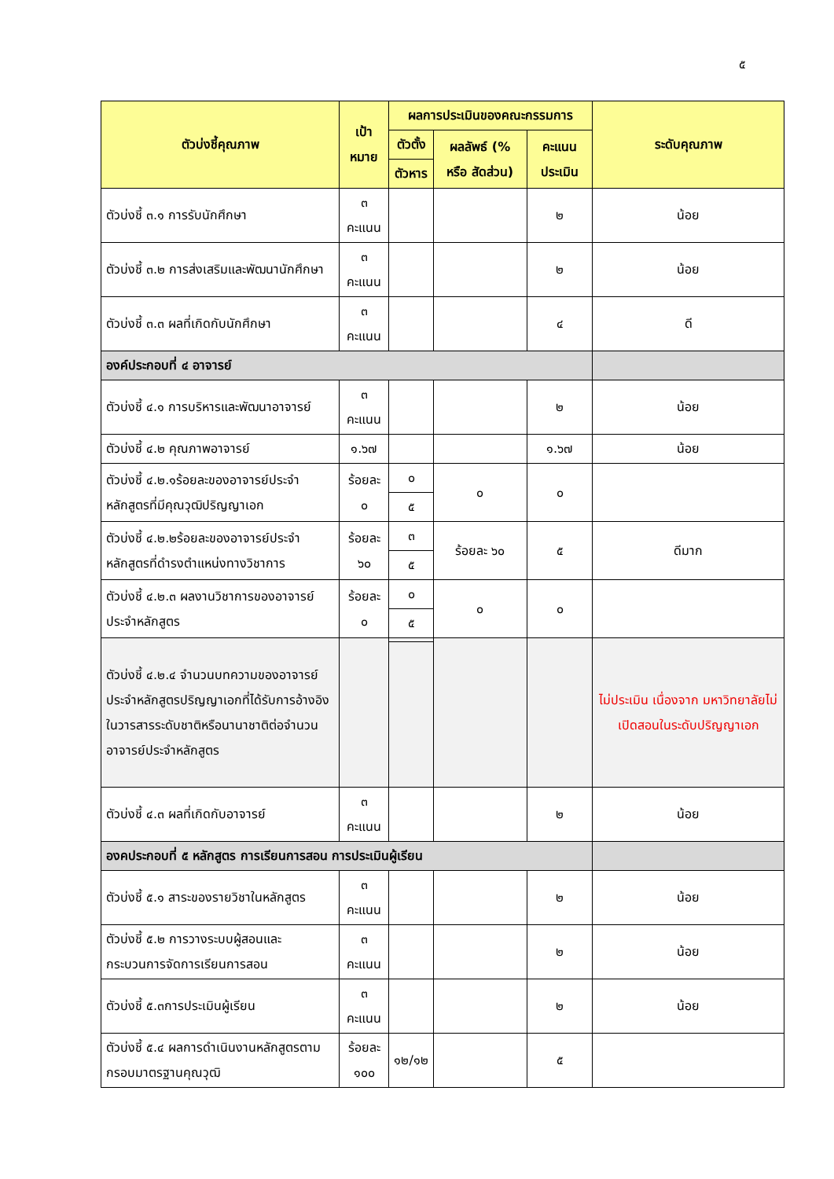๕
| ตัวบ่งชี้คุณภาพ | เป้าหมาย | ผลการประเมินของคณะกรรมการ | | | ระดับคุณภาพ |
| --- | --- | --- | --- | --- | --- |
| | | ตัวตั้ง | ผลลัพธ์ (% หรือ สัดส่วน) | คะแนน ประเมิน | |
| | | ตัวหาร | | | |
| ตัวบ่งชี้ ๓.๑ การรับนักศึกษา | ๓ คะแนน | | | ๒ | น้อย |
| ตัวบ่งชี้ ๓.๒ การส่งเสริมและพัฒนานักศึกษา | ๓ คะแนน | | | ๒ | น้อย |
| ตัวบ่งชี้ ๓.๓ ผลที่เกิดกับนักศึกษา | ๓ คะแนน | | | ๔ | ดี |
| องค์ประกอบที่ ๔ อาจารย์ | | | | | |
| ตัวบ่งชี้ ๔.๑ การบริหารและพัฒนาอาจารย์ | ๓ คะแนน | | | ๒ | น้อย |
| ตัวบ่งชี้ ๔.๒ คุณภาพอาจารย์ | ๑.๖๗ | | | ๑.๖๗ | น้อย |
| ตัวบ่งชี้ ๔.๒.๑ร้อยละของอาจารย์ประจำหลักสูตรที่มีคุณวุฒิปริญญาเอก | ร้อยละ ๐ | ๐ | ๐ | ๐ | |
| | | ๕ | | | |
| ตัวบ่งชี้ ๔.๒.๒ร้อยละของอาจารย์ประจำหลักสูตรที่ดำรงตำแหน่งทางวิชาการ | ร้อยละ ๖๐ | ๓ | ร้อยละ ๖๐ | ๕ | ดีมาก |
| | | ๕ | | | |
| ตัวบ่งชี้ ๔.๒.๓ ผลงานวิชาการของอาจารย์ประจำหลักสูตร | ร้อยละ ๐ | ๐ | ๐ | ๐ | |
| | | ๕ | | | |
| ตัวบ่งชี้ ๔.๒.๔ จำนวนบทความของอาจารย์ประจำหลักสูตรปริญญาเอกที่ได้รับการอ้างอิงในวารสารระดับชาติหรือนานาชาติต่อจำนวนอาจารย์ประจำหลักสูตร | | | | | ไม่ประเมิน เนื่องจาก มหาวิทยาลัยไม่เปิดสอนในระดับปริญญาเอก |
| ตัวบ่งชี้ ๔.๓ ผลที่เกิดกับอาจารย์ | ๓ คะแนน | | | ๒ | น้อย |
| องคประกอบที่ ๕ หลักสูตร การเรียนการสอน การประเมินผู้เรียน | | | | | |
| ตัวบ่งชี้ ๕.๑ สาระของรายวิชาในหลักสูตร | ๓ คะแนน | | | ๒ | น้อย |
| ตัวบ่งชี้ ๕.๒ การวางระบบผู้สอนและกระบวนการจัดการเรียนการสอน | ๓ คะแนน | | | ๒ | น้อย |
| ตัวบ่งชี้ ๕.๓การประเมินผู้เรียน | ๓ คะแนน | | | ๒ | น้อย |
| ตัวบ่งชี้ ๕.๔ ผลการดำเนินงานหลักสูตรตามกรอบมาตรฐานคุณวุฒิ | ร้อยละ ๑๐๐ | ๑๒/๑๒ | | ๕ | |